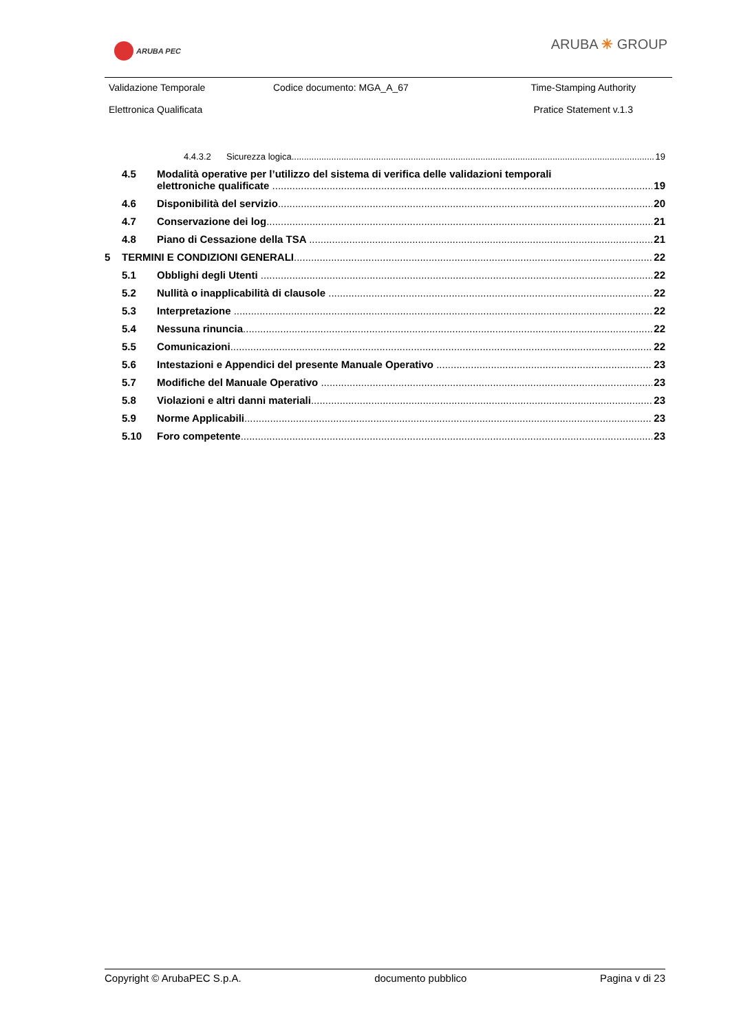ARUBA PEC ARUBA ✳ GROUP
| Validazione Temporale Elettronica Qualificata | Codice documento: MGA_A_67 | Time-Stamping Authority Pratice Statement v.1.3 |
4.4.3.2 Sicurezza logica 19
4.5 Modalità operative per l’utilizzo del sistema di verifica delle validazioni temporali
elettroniche qualificate 19
4.6 Disponibilità del servizio 20
4.7 Conservazione dei log 21
4.8 Piano di Cessazione della TSA 21
5 TERMINI E CONDIZIONI GENERALI 22
5.1 Obblighi degli Utenti 22
5.2 Nullità o inapplicabilità di clausole 22
5.3 Interpretazione 22
5.4 Nessuna rinuncia 22
5.5 Comunicazioni 22
5.6 Intestazioni e Appendici del presente Manuale Operativo 23
5.7 Modifiche del Manuale Operativo 23
5.8 Violazioni e altri danni materiali 23
5.9 Norme Applicabili 23
5.10 Foro competente 23
Copyright © ArubaPEC S.p.A. documento pubblico Pagina v di 23